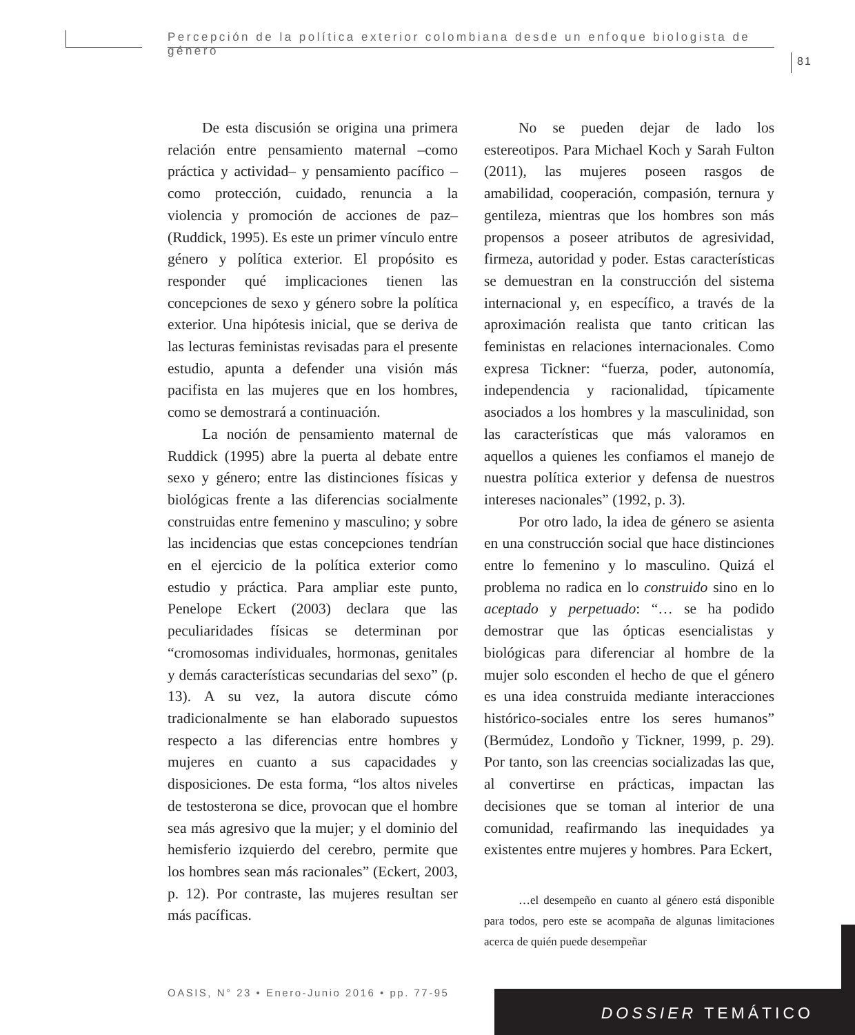Percepción de la política exterior colombiana desde un enfoque biologista de género
81
De esta discusión se origina una primera relación entre pensamiento maternal –como práctica y actividad– y pensamiento pacífico –como protección, cuidado, renuncia a la violencia y promoción de acciones de paz– (Ruddick, 1995). Es este un primer vínculo entre género y política exterior. El propósito es responder qué implicaciones tienen las concepciones de sexo y género sobre la política exterior. Una hipótesis inicial, que se deriva de las lecturas feministas revisadas para el presente estudio, apunta a defender una visión más pacifista en las mujeres que en los hombres, como se demostrará a continuación.
La noción de pensamiento maternal de Ruddick (1995) abre la puerta al debate entre sexo y género; entre las distinciones físicas y biológicas frente a las diferencias socialmente construidas entre femenino y masculino; y sobre las incidencias que estas concepciones tendrían en el ejercicio de la política exterior como estudio y práctica. Para ampliar este punto, Penelope Eckert (2003) declara que las peculiaridades físicas se determinan por “cromosomas individuales, hormonas, genitales y demás características secundarias del sexo” (p. 13). A su vez, la autora discute cómo tradicionalmente se han elaborado supuestos respecto a las diferencias entre hombres y mujeres en cuanto a sus capacidades y disposiciones. De esta forma, “los altos niveles de testosterona se dice, provocan que el hombre sea más agresivo que la mujer; y el dominio del hemisferio izquierdo del cerebro, permite que los hombres sean más racionales” (Eckert, 2003, p. 12). Por contraste, las mujeres resultan ser más pacíficas.
No se pueden dejar de lado los estereotipos. Para Michael Koch y Sarah Fulton (2011), las mujeres poseen rasgos de amabilidad, cooperación, compasión, ternura y gentileza, mientras que los hombres son más propensos a poseer atributos de agresividad, firmeza, autoridad y poder. Estas características se demuestran en la construcción del sistema internacional y, en específico, a través de la aproximación realista que tanto critican las feministas en relaciones internacionales. Como expresa Tickner: “fuerza, poder, autonomía, independencia y racionalidad, típicamente asociados a los hombres y la masculinidad, son las características que más valoramos en aquellos a quienes les confiamos el manejo de nuestra política exterior y defensa de nuestros intereses nacionales” (1992, p. 3).
Por otro lado, la idea de género se asienta en una construcción social que hace distinciones entre lo femenino y lo masculino. Quizá el problema no radica en lo construido sino en lo aceptado y perpetuado: “… se ha podido demostrar que las ópticas esencialistas y biológicas para diferenciar al hombre de la mujer solo esconden el hecho de que el género es una idea construida mediante interacciones histórico-sociales entre los seres humanos” (Bermúdez, Londoño y Tickner, 1999, p. 29). Por tanto, son las creencias socializadas las que, al convertirse en prácticas, impactan las decisiones que se toman al interior de una comunidad, reafirmando las inequidades ya existentes entre mujeres y hombres. Para Eckert,
…el desempeño en cuanto al género está disponible para todos, pero este se acompaña de algunas limitaciones acerca de quién puede desempeñar
OASIS, N° 23 • Enero-Junio 2016 • pp. 77-95
DOSSIER TEMÁTICO